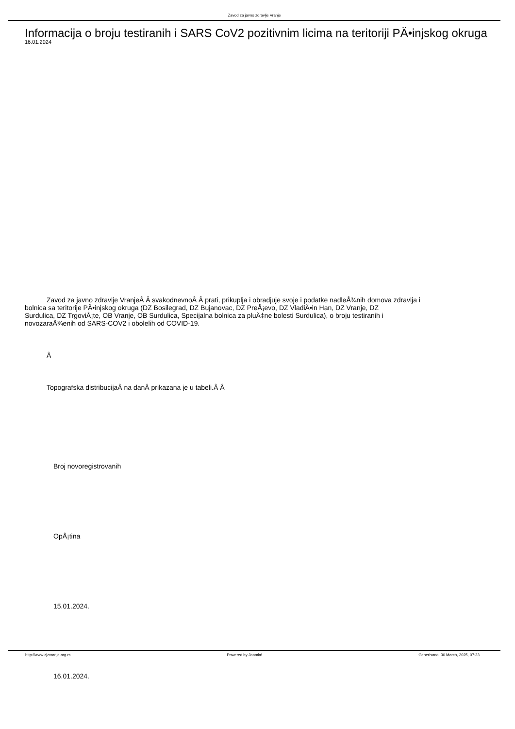Zavod za javno zdravlje Vranje
Informacija o broju testiranih i SARS CoV2 pozitivnim licima na teritoriji PÄ•injskog okruga
16.01.2024
Zavod za javno zdravlje VranjeÂ Â svakodnevnoÂ Â prati, prikuplja i obradjuje svoje i podatke nadleÅ¾nih domova zdravlja i
bolnica sa teritorije PÄ•injskog okruga (DZ Bosilegrad, DZ Bujanovac, DZ PreÅ¡evo, DZ VladiÄ•in Han, DZ Vranje, DZ
Surdulica, DZ TrgoviÅ¡te, OB Vranje, OB Surdulica, Specijalna bolnica za pluÄ‡ne bolesti Surdulica), o broju testiranih i
novozaraÅ¾enih od SARS-COV2 i obolelih od COVID-19.
Â
Topografska distribucijaÂ na danÂ prikazana je u tabeli.Â Â
Broj novoregistrovanih
OpÅ¡tina
15.01.2024.
16.01.2024.
http://www.zjzvranje.org.rs Powered by Joomla! Generisano: 30 March, 2025, 07:23